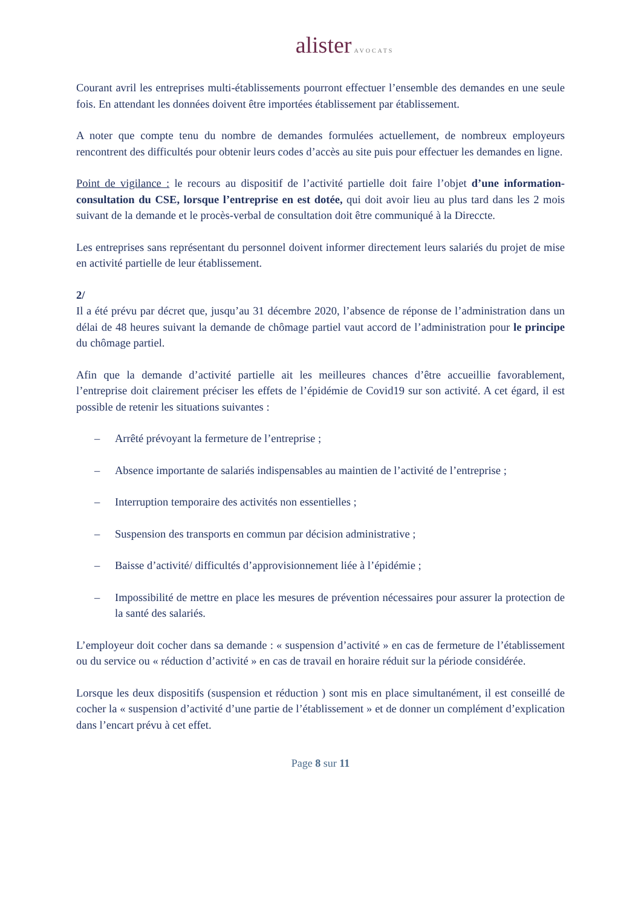alister AVOCATS
Courant avril les entreprises multi-établissements pourront effectuer l’ensemble des demandes en une seule fois. En attendant les données doivent être importées établissement par établissement.
A noter que compte tenu du nombre de demandes formulées actuellement, de nombreux employeurs rencontrent des difficultés pour obtenir leurs codes d’accès au site puis pour effectuer les demandes en ligne.
Point de vigilance : le recours au dispositif de l’activité partielle doit faire l’objet d’une information-consultation du CSE, lorsque l’entreprise en est dotée, qui doit avoir lieu au plus tard dans les 2 mois suivant de la demande et le procès-verbal de consultation doit être communiqué à la Direccte.
Les entreprises sans représentant du personnel doivent informer directement leurs salariés du projet de mise en activité partielle de leur établissement.
2/
Il a été prévu par décret que, jusqu’au 31 décembre 2020, l’absence de réponse de l’administration dans un délai de 48 heures suivant la demande de chômage partiel vaut accord de l’administration pour le principe du chômage partiel.
Afin que la demande d’activité partielle ait les meilleures chances d’être accueillie favorablement, l’entreprise doit clairement préciser les effets de l’épidémie de Covid19 sur son activité. A cet égard, il est possible de retenir les situations suivantes :
– Arrêté prévoyant la fermeture de l’entreprise ;
– Absence importante de salariés indispensables au maintien de l’activité de l’entreprise ;
– Interruption temporaire des activités non essentielles ;
– Suspension des transports en commun par décision administrative ;
– Baisse d’activité/ difficultés d’approvisionnement liée à l’épidémie ;
– Impossibilité de mettre en place les mesures de prévention nécessaires pour assurer la protection de la santé des salariés.
L’employeur doit cocher dans sa demande : « suspension d’activité » en cas de fermeture de l’établissement ou du service ou « réduction d’activité » en cas de travail en horaire réduit sur la période considérée.
Lorsque les deux dispositifs (suspension et réduction ) sont mis en place simultanément, il est conseillé de cocher la « suspension d’activité d’une partie de l’établissement » et de donner un complément d’explication dans l’encart prévu à cet effet.
Page 8 sur 11